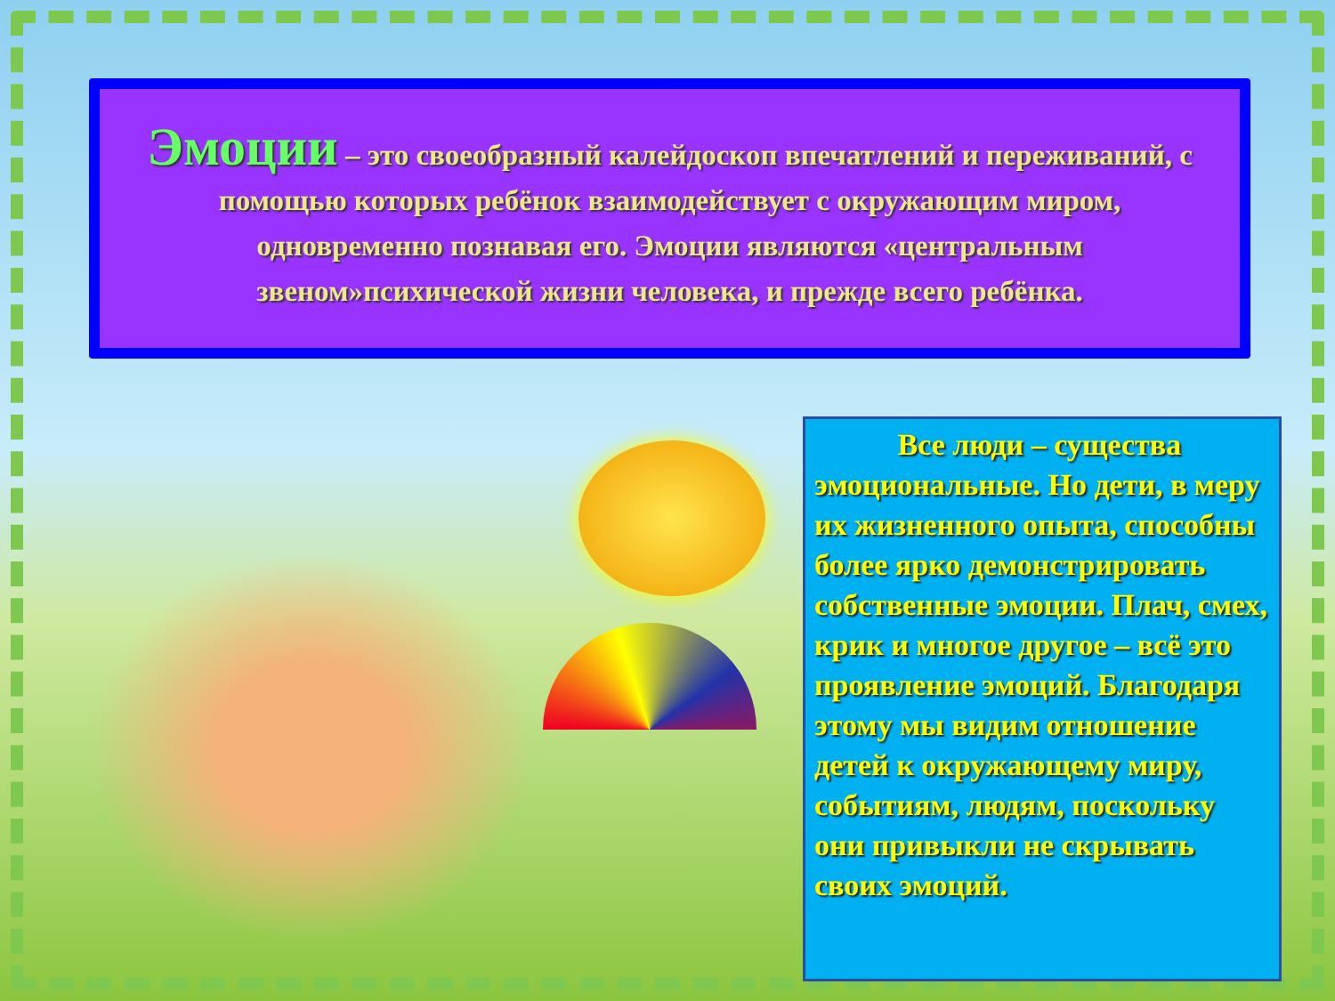Эмоции – это своеобразный калейдоскоп впечатлений и переживаний, с помощью которых ребёнок взаимодействует с окружающим миром, одновременно познавая его. Эмоции являются «центральным звеном»психической жизни человека, и прежде всего ребёнка.
Все люди – существа эмоциональные. Но дети, в меру их жизненного опыта, способны более ярко демонстрировать собственные эмоции. Плач, смех, крик и многое другое – всё это проявление эмоций. Благодаря этому мы видим отношение детей к окружающему миру, событиям, людям, поскольку они привыкли не скрывать своих эмоций.